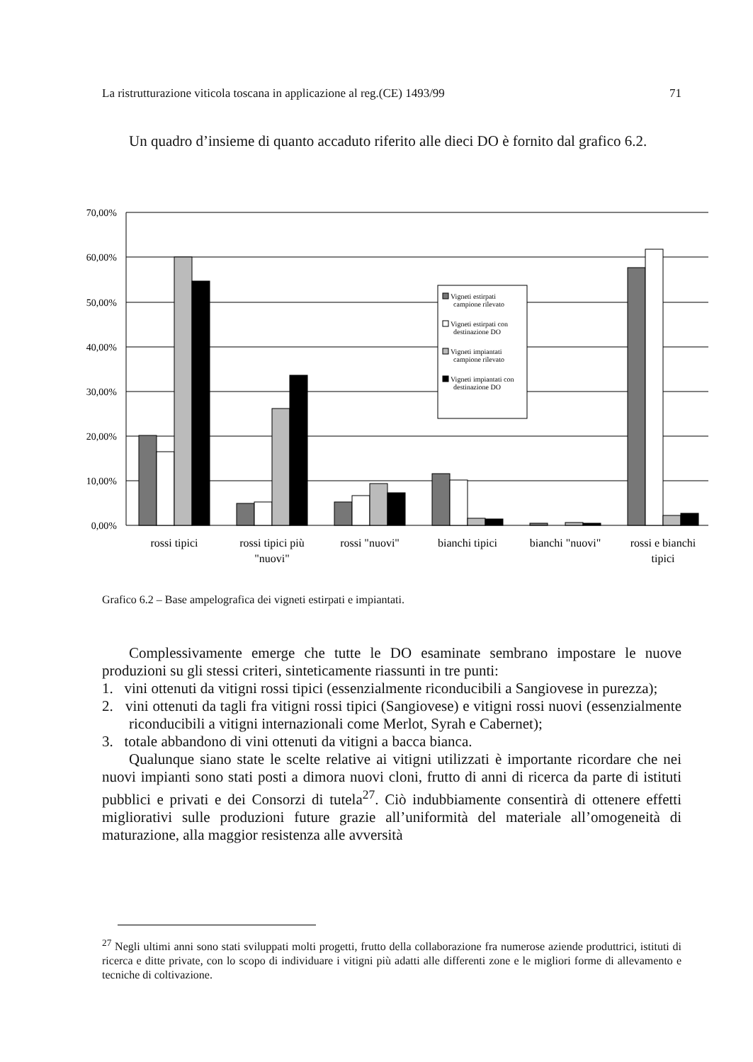La ristrutturazione viticola toscana in applicazione al reg.(CE) 1493/99 71
Un quadro d’insieme di quanto accaduto riferito alle dieci DO è fornito dal grafico 6.2.
70,00%
60,00%
50,00%
40,00%
30,00%
20,00%
10,00%
0,00%
Vigneti estirpati
campione rilevato
Vigneti estirpati con
destinazione DO
Vigneti impiantati
campione rilevato
Vigneti impiantati con
destinazione DO
rossi tipici
rossi tipici più
"nuovi"
rossi "nuovi"
bianchi tipici
bianchi "nuovi"
rossi e bianchi
tipici
Grafico 6.2 – Base ampelografica dei vigneti estirpati e impiantati.
Complessivamente emerge che tutte le DO esaminate sembrano impostare le nuove produzioni su gli stessi criteri, sinteticamente riassunti in tre punti:
1. vini ottenuti da vitigni rossi tipici (essenzialmente riconducibili a Sangiovese in purezza);
2. vini ottenuti da tagli fra vitigni rossi tipici (Sangiovese) e vitigni rossi nuovi (essenzialmente riconducibili a vitigni internazionali come Merlot, Syrah e Cabernet);
3. totale abbandono di vini ottenuti da vitigni a bacca bianca.
Qualunque siano state le scelte relative ai vitigni utilizzati è importante ricordare che nei nuovi impianti sono stati posti a dimora nuovi cloni, frutto di anni di ricerca da parte di istituti pubblici e privati e dei Consorzi di tutela<sup>27</sup>. Ciò indubbiamente consentirà di ottenere effetti migliorativi sulle produzioni future grazie all’uniformità del materiale all’omogeneità di maturazione, alla maggior resistenza alle avversità
<sup>27</sup> Negli ultimi anni sono stati sviluppati molti progetti, frutto della collaborazione fra numerose aziende produttrici, istituti di ricerca e ditte private, con lo scopo di individuare i vitigni più adatti alle differenti zone e le migliori forme di allevamento e tecniche di coltivazione.